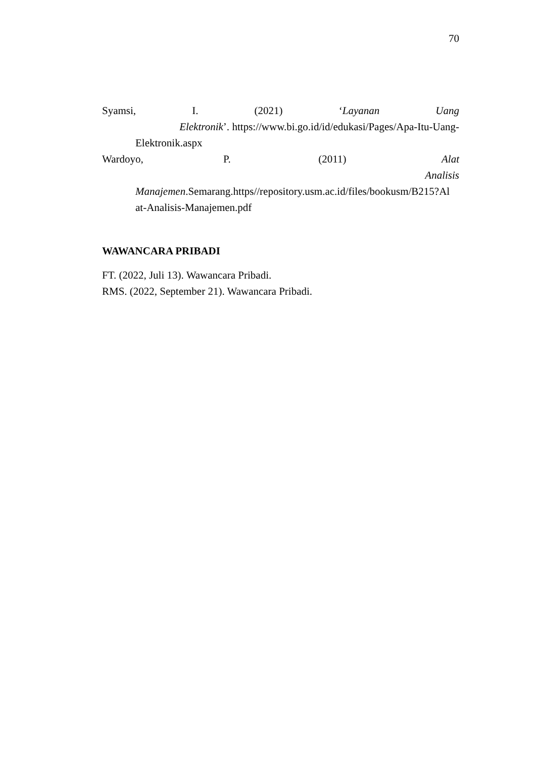70
Syamsi, I. (2021) ‘Layanan Uang Elektronik’. https://www.bi.go.id/id/edukasi/Pages/Apa-Itu-Uang-Elektronik.aspx
Wardoyo, P. (2011) Alat Analisis Manajemen.Semarang.https//repository.usm.ac.id/files/bookusm/B215?Al at-Analisis-Manajemen.pdf
WAWANCARA PRIBADI
FT. (2022, Juli 13). Wawancara Pribadi.
RMS. (2022, September 21). Wawancara Pribadi.